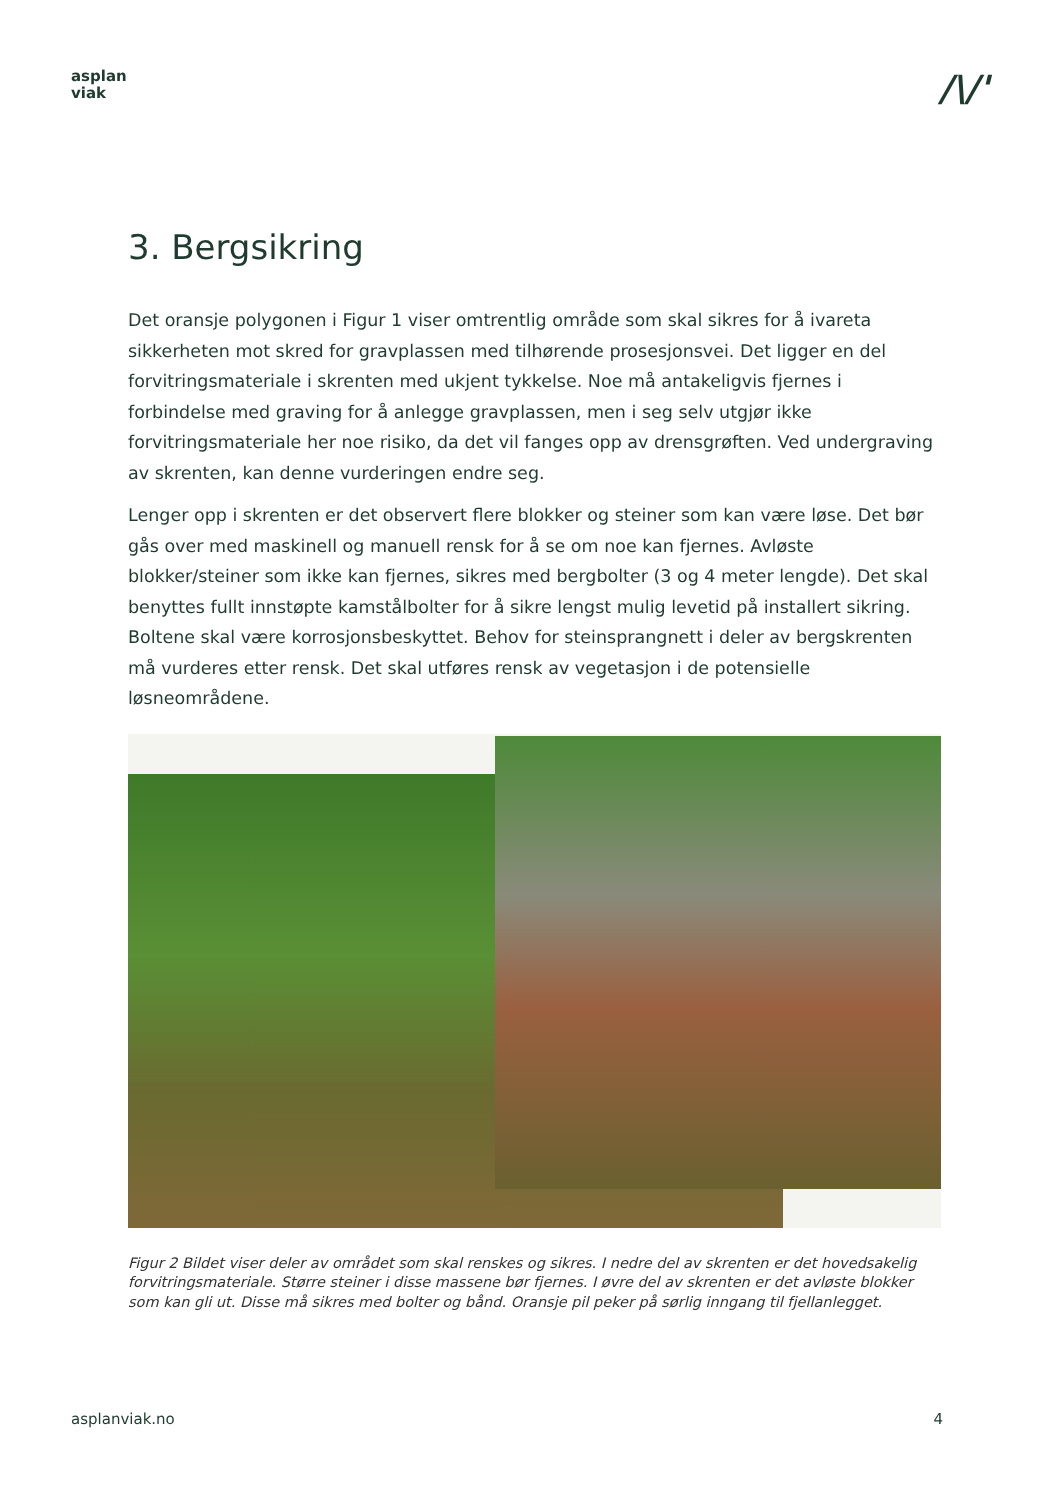asplan
viak
/\/'
3. Bergsikring
Det oransje polygonen i Figur 1 viser omtrentlig område som skal sikres for å ivareta sikkerheten mot skred for gravplassen med tilhørende prosesjonsvei. Det ligger en del forvitringsmateriale i skrenten med ukjent tykkelse. Noe må antakeligvis fjernes i forbindelse med graving for å anlegge gravplassen, men i seg selv utgjør ikke forvitringsmateriale her noe risiko, da det vil fanges opp av drensgrøften. Ved undergraving av skrenten, kan denne vurderingen endre seg.
Lenger opp i skrenten er det observert flere blokker og steiner som kan være løse. Det bør gås over med maskinell og manuell rensk for å se om noe kan fjernes. Avløste blokker/steiner som ikke kan fjernes, sikres med bergbolter (3 og 4 meter lengde). Det skal benyttes fullt innstøpte kamstålbolter for å sikre lengst mulig levetid på installert sikring. Boltene skal være korrosjonsbeskyttet. Behov for steinsprangnett i deler av bergskrenten må vurderes etter rensk. Det skal utføres rensk av vegetasjon i de potensielle løsneområdene.
Figur 2 Bildet viser deler av området som skal renskes og sikres. I nedre del av skrenten er det hovedsakelig forvitringsmateriale. Større steiner i disse massene bør fjernes. I øvre del av skrenten er det avløste blokker som kan gli ut. Disse må sikres med bolter og bånd. Oransje pil peker på sørlig inngang til fjellanlegget.
asplanviak.no 4